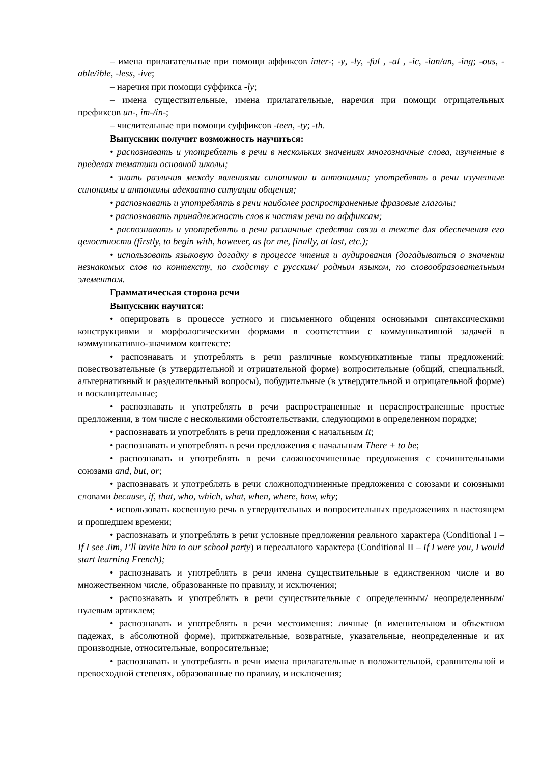– имена прилагательные при помощи аффиксов inter-; -y, -ly, -ful , -al , -ic, -ian/an, -ing; -ous, -able/ible, -less, -ive;
– наречия при помощи суффикса -ly;
– имена существительные, имена прилагательные, наречия при помощи отрицательных префиксов un-, im-/in-;
– числительные при помощи суффиксов -teen, -ty; -th.
Выпускник получит возможность научиться:
• распознавать и употреблять в речи в нескольких значениях многозначные слова, изученные в пределах тематики основной школы;
• знать различия между явлениями синонимии и антонимии; употреблять в речи изученные синонимы и антонимы адекватно ситуации общения;
• распознавать и употреблять в речи наиболее распространенные фразовые глаголы;
• распознавать принадлежность слов к частям речи по аффиксам;
• распознавать и употреблять в речи различные средства связи в тексте для обеспечения его целостности (firstly, to begin with, however, as for me, finally, at last, etc.);
• использовать языковую догадку в процессе чтения и аудирования (догадываться о значении незнакомых слов по контексту, по сходству с русским/ родным языком, по словообразовательным элементам.
Грамматическая сторона речи
Выпускник научится:
• оперировать в процессе устного и письменного общения основными синтаксическими конструкциями и морфологическими формами в соответствии с коммуникативной задачей в коммуникативно-значимом контексте:
• распознавать и употреблять в речи различные коммуникативные типы предложений: повествовательные (в утвердительной и отрицательной форме) вопросительные (общий, специальный, альтернативный и разделительный вопросы), побудительные (в утвердительной и отрицательной форме) и восклицательные;
• распознавать и употреблять в речи распространенные и нераспространенные простые предложения, в том числе с несколькими обстоятельствами, следующими в определенном порядке;
• распознавать и употреблять в речи предложения с начальным It;
• распознавать и употреблять в речи предложения с начальным There + to be;
• распознавать и употреблять в речи сложносочиненные предложения с сочинительными союзами and, but, or;
• распознавать и употреблять в речи сложноподчиненные предложения с союзами и союзными словами because, if, that, who, which, what, when, where, how, why;
• использовать косвенную речь в утвердительных и вопросительных предложениях в настоящем и прошедшем времени;
• распознавать и употреблять в речи условные предложения реального характера (Conditional I – If I see Jim, I’ll invite him to our school party) и нереального характера (Conditional II – If I were you, I would start learning French);
• распознавать и употреблять в речи имена существительные в единственном числе и во множественном числе, образованные по правилу, и исключения;
• распознавать и употреблять в речи существительные с определенным/ неопределенным/нулевым артиклем;
• распознавать и употреблять в речи местоимения: личные (в именительном и объектном падежах, в абсолютной форме), притяжательные, возвратные, указательные, неопределенные и их производные, относительные, вопросительные;
• распознавать и употреблять в речи имена прилагательные в положительной, сравнительной и превосходной степенях, образованные по правилу, и исключения;